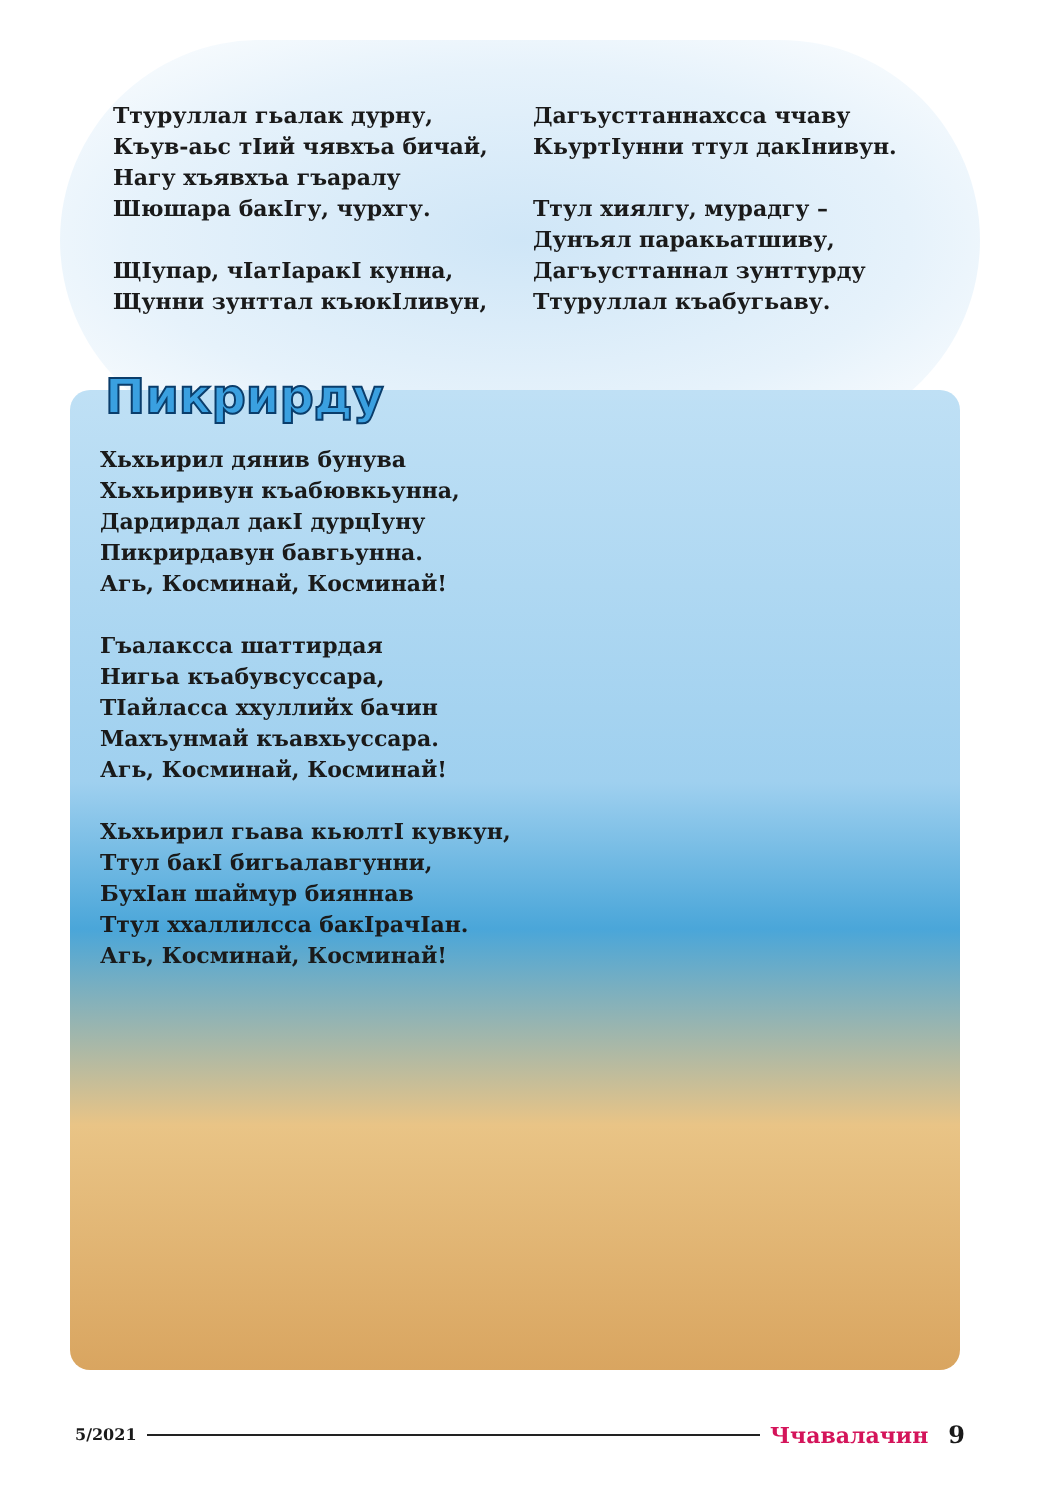Ттуруллал гьалак дурну,
Къув-аьс тIий чявхъа бичай,
Нагу хъявхъа гъаралу
Шюшара бакIгу, чурхгу.
ЩIупар, чIатIаракI кунна,
Щунни зунттал къюкIливун,
Дагъусттаннахсса ччаву
КьуртIунни ттул дакIнивун.
Ттул хиялгу, мурадгу –
Дунъял паракьатшиву,
Дагъусттаннал зунттурду
Ттуруллал къабугьаву.
Пикрирду
Хьхьирил дянив бунува
Хьхьиривун къабювкьунна,
Дардирдал дакI дурцIуну
Пикрирдавун бавгьунна.
Агь, Косминай, Косминай!
Гъалаксса шаттирдая
Нигьа къабувсуссара,
ТIайласса ххуллийх бачин
Махъунмай къавхьуссара.
Агь, Косминай, Косминай!
Хьхьирил гьава кьюлтI кувкун,
Ттул бакI бигьалавгунни,
БухIан шаймур бияннав
Ттул ххаллилсса бакIрачIан.
Агь, Косминай, Косминай!
5/2021 Ччавалачин 9